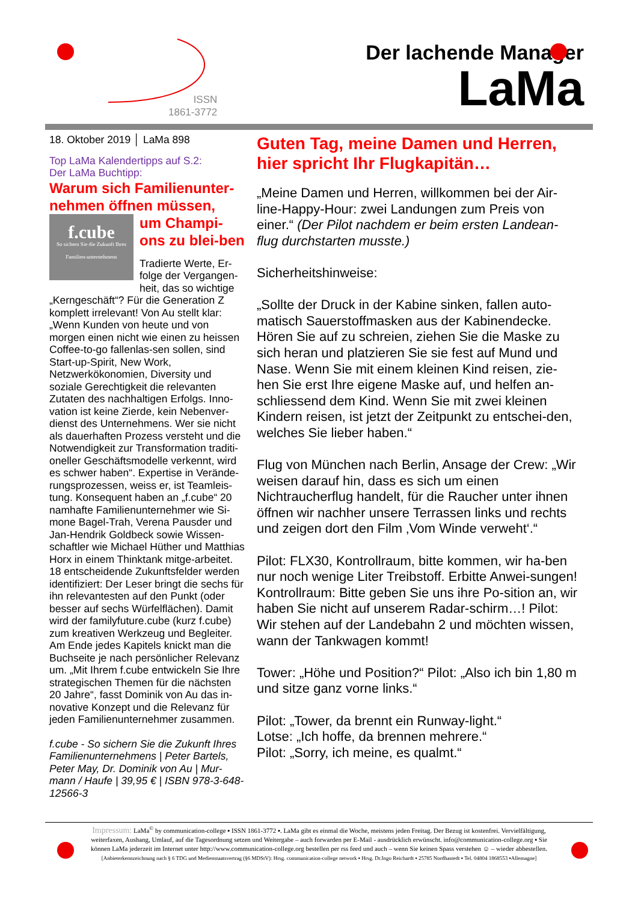ISSN
1861-3772
Der lachende Manager
LaMa
18. Oktober 2019 │ LaMa 898
Top LaMa Kalendertipps auf S.2:
Der LaMa Buchtipp:
Warum sich Familienunter-nehmen öffnen müssen,
f.cube
So sichern Sie die Zukunft Ihres Familien-unternehmens
um Champi-ons zu blei-ben
Tradierte Werte, Er-folge der Vergangen-heit, das so wichtige „Kerngeschäft“? Für die Generation Z komplett irrelevant! Von Au stellt klar: „Wenn Kunden von heute und von morgen einen nicht wie einen zu heissen Coffee-to-go fallenlas-sen sollen, sind Start-up-Spirit, New Work, Netzwerkökonomien, Diversity und soziale Gerechtigkeit die relevanten Zutaten des nachhaltigen Erfolgs. Inno-vation ist keine Zierde, kein Nebenver-dienst des Unternehmens. Wer sie nicht als dauerhaften Prozess versteht und die Notwendigkeit zur Transformation traditi-oneller Geschäftsmodelle verkennt, wird es schwer haben“. Expertise in Verände-rungsprozessen, weiss er, ist Teamleis-tung. Konsequent haben an „f.cube“ 20 namhafte Familienunternehmer wie Si-mone Bagel-Trah, Verena Pausder und Jan-Hendrik Goldbeck sowie Wissen-schaftler wie Michael Hüther und Matthias Horx in einem Thinktank mitge-arbeitet.
18 entscheidende Zukunftsfelder werden identifiziert: Der Leser bringt die sechs für ihn relevantesten auf den Punkt (oder besser auf sechs Würfelflächen). Damit wird der familyfuture.cube (kurz f.cube) zum kreativen Werkzeug und Begleiter. Am Ende jedes Kapitels knickt man die Buchseite je nach persönlicher Relevanz um. „Mit Ihrem f.cube entwickeln Sie Ihre strategischen Themen für die nächsten 20 Jahre“, fasst Dominik von Au das in-novative Konzept und die Relevanz für jeden Familienunternehmer zusammen.
f.cube - So sichern Sie die Zukunft Ihres Familienunternehmens | Peter Bartels, Peter May, Dr. Dominik von Au | Mur-mann / Haufe | 39,95 € | ISBN 978-3-648-12566-3
Guten Tag, meine Damen und Herren, hier spricht Ihr Flugkapitän…
„Meine Damen und Herren, willkommen bei der Air-line-Happy-Hour: zwei Landungen zum Preis von einer.“ (Der Pilot nachdem er beim ersten Landean-flug durchstarten musste.)
Sicherheitshinweise:
„Sollte der Druck in der Kabine sinken, fallen auto-matisch Sauerstoffmasken aus der Kabinendecke. Hören Sie auf zu schreien, ziehen Sie die Maske zu sich heran und platzieren Sie sie fest auf Mund und Nase. Wenn Sie mit einem kleinen Kind reisen, zie-hen Sie erst Ihre eigene Maske auf, und helfen an-schliessend dem Kind. Wenn Sie mit zwei kleinen Kindern reisen, ist jetzt der Zeitpunkt zu entschei-den, welches Sie lieber haben.“
Flug von München nach Berlin, Ansage der Crew: „Wir weisen darauf hin, dass es sich um einen Nichtraucherflug handelt, für die Raucher unter ihnen öffnen wir nachher unsere Terrassen links und rechts und zeigen dort den Film ‚Vom Winde verweht‘.“
Pilot: FLX30, Kontrollraum, bitte kommen, wir ha-ben nur noch wenige Liter Treibstoff. Erbitte Anwei-sungen! Kontrollraum: Bitte geben Sie uns ihre Po-sition an, wir haben Sie nicht auf unserem Radar-schirm…! Pilot: Wir stehen auf der Landebahn 2 und möchten wissen, wann der Tankwagen kommt!
Tower: „Höhe und Position?“ Pilot: „Also ich bin 1,80 m und sitze ganz vorne links.“
Pilot: „Tower, da brennt ein Runway-light.“
Lotse: „Ich hoffe, da brennen mehrere.“
Pilot: „Sorry, ich meine, es qualmt.“
Impressum: LaMa<sup>©</sup> by communication-college ▪ ISSN 1861-3772 ▪. LaMa gibt es einmal die Woche, meistens jeden Freitag. Der Bezug ist kostenfrei. Vervielfältigung, weiterfaxen, Aushang, Umlauf, auf die Tagesordnung setzen und Weitergabe – auch forwarden per E-Mail - ausdrücklich erwünscht. info@communication-college.org ▪ Sie können LaMa jederzeit im Internet unter http://www.communication-college.org bestellen per rss feed und auch – wenn Sie keinen Spass verstehen ☺ – wieder abbestellen. [Anbieterkennzeichnung nach § 6 TDG und Medienstaatsvertrag (§6 MDStV): Hrsg. communication-college network ▪ Hrsg. Dr.Ingo Reichardt ▪ 25785 Nordhastedt ▪ Tel. 04804 1868553 ▪Allemagne]